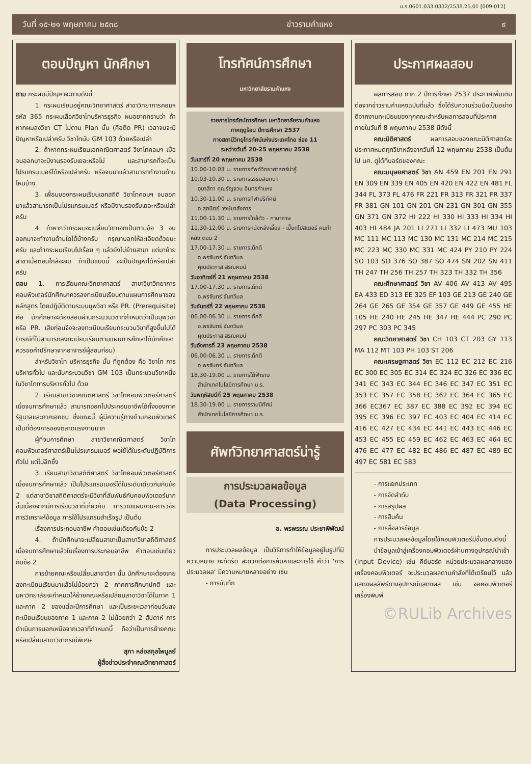ม.ร.0601.033.0332/2538.25.01 [009-012]
วันที่ ๑๕-๒๑ พฤษภาคม ๒๕๓๘ ข่าวรามคำแหง ๙
ตอบปัญหา นักศึกษา
ถาม กระผมมีปัญหาจะถามดังนี้
1. กระผมเรียนอยู่คณะวิทยาศาสตร์ สาขาวิทยาการคอมฯ รหัส 365 กระผมเลือกวิชาโทบริหารธุรกิจ ผมอยากทราบว่า ถ้าหากผมลงวิชา CT ไม่ตาม Plan นั้น (คือติด PR) เวลาจบจะมีปัญหาหรือเปล่าครับ วิชาโทนับ GM 103 ด้วยหรือเปล่า
2. ถ้าหากกระผมเรียนเอกคณิตศาสตร์ วิชาโทคอมฯ เมื่อจบออกมาจะมีงานรองรับเยอะหรือไม่ และสามารถที่จะเป็นโปรแกรมเมอร์ได้หรือเปล่าครับ หรือจบมาแล้วสามารถทำงานด้านไหนบ้าง
3. เพื่อนของกระผมเรียนเอกสถิติ วิชาโทคอมฯ จบออกมาแล้วสามารถเป็นโปรแกรมเมอร์ หรือมีงานรองรับเยอะหรือเปล่าครับ
4. ถ้าหากว่ากระผมจะเปลี่ยนวิชาเอกเป็นตามข้อ 3 จบออกมาจะทำงานด้านใดได้บ้างครับ กรุณาบอกให้ละเอียดด้วยนะครับ และถ้ากระผมเรียนไปเรื่อย ๆ แล้วยังไม่ย้ายสาขา แต่มาย้ายสาขาเมื่อตอนใกล้จะจบ ถ้าเป็นแบบนี้ จะเป็นปัญหาได้หรือเปล่าครับ
ตอบ 1. การเรียนคณะวิทยาศาสตร์ สาขาวิชาวิทยาการคอมพิวเตอร์นักศึกษาควรลงทะเบียนเรียนตามแผนการศึกษาของหลักสูตร โดยปฏิบัติตามระบบบุพวิชา หรือ PR. (Prerequisite) คือ นักศึกษาจะต้องสอบผ่านกระบวนวิชาที่กำหนดว่าเป็นบุพวิชา หรือ PR. เสียก่อนจึงจะลงทะเบียนเรียนกระบวนวิชาที่สูงขึ้นไปได้ (กรณีที่ไม่สามารถลงทะเบียนเรียนตามแผนการศึกษาได้นักศึกษาควรขอคำปรึกษาจากอาจารย์ผู้สอนก่อน)
สำหรับวิชาโท บริหารธุรกิจ นั้น ที่ถูกต้อง คือ วิชาโท การบริหารทั่วไป และนับกระบวนวิชา GM 103 เป็นกระบวนวิชาหนึ่งในวิชาโทการบริหารทั่วไป ด้วย
2. เรียนสาขาวิชาคณิตศาสตร์ วิชาโทคอมพิวเตอร์ศาสตร์เมื่อจบการศึกษาแล้ว สามารถออกไปประกอบอาชีพได้ทั้งของภาครัฐบาลและภาคเอกชน ซึ่งขณะนี้ ผู้มีความรู้ทางด้านคอมพิวเตอร์เป็นที่ต้องการของตลาดแรงงานมาก
ผู้ที่จบการศึกษา สาขาวิชาคณิตศาสตร์ วิชาโท คอมพิวเตอร์ศาสตร์เป็นโปรแกรมเมอร์ พอใช้ได้ในระดับปฏิบัติการทั่วไป แต่ไม่ลึกซึ้ง
3. เรียนสาขาวิชาสถิติศาสตร์ วิชาโทคอมพิวเตอร์ศาสตร์เมื่อจบการศึกษาแล้ว เป็นโปรแกรมเมอร์ได้ในระดับเดียวกันกับข้อ 2 แต่สาขาวิชาสถิติศาสตร์จะมีวิชาที่สัมพันธ์กับคอมพิวเตอร์มากขึ้นเนื่องจากมีการเรียนวิชาที่เกี่ยวกับ การวางแผนงาน-การวิจัย การวิเคราะห์ข้อมูล การใช้โปรแกรมสำเร็จรูป เป็นต้น
เรื่องการประกอบอาชีพ คำตอบเช่นเดียวกับข้อ 2
4. ถ้านักศึกษาจะเปลี่ยนสาขาเป็นสาขาวิชาสถิติศาสตร์เมื่อจบการศึกษาแล้วในเรื่องการประกอบอาชีพ คำตอบเช่นเดียวกับข้อ 2
การย้ายคณะหรือเปลี่ยนสาขาวิชา นั้น นักศึกษาจะต้องเคยลงทะเบียนเรียนมาแล้วไม่น้อยกว่า 2 ภาคการศึกษาปกติ และมหาวิทยาลัยจะกำหนดให้ย้ายคณะหรือเปลี่ยนสาขาวิชาได้ในภาค 1 และภาค 2 ของแต่ละปีการศึกษา และเป็นระยะเวลาก่อนวันลงทะเบียนเรียนของภาค 1 และภาค 2 ไม่น้อยกว่า 2 สัปดาห์ การดำเนินการนอกเหนือจากเวลาที่กำหนดนี้ ถือว่าเป็นการย้ายคณะหรือเปลี่ยนสาขาวิชากรณีพิเศษ
สุภา หล่อสกุลไพบูลย์
ผู้สื่อข่าวประจำคณะวิทยาศาสตร์
โทรทัศน์การศึกษา
มหาวิทยาลัยรามคำแหง
รายการโทรทัศน์การศึกษา มหาวิทยาลัยรามคำแหง
ภาคฤดูร้อน ปีการศึกษา 2537
ทางสถานีวิทยุโทรทัศน์แห่งประเทศไทย ช่อง 11
ระหว่างวันที่ 20-25 พฤษภาคม 2538
วันเสาร์ที่ 20 พฤษภาคม 2538
10.00-10.03 น. รายการศัพท์วิทยาศาสตร์น่ารู้
10.03-10.30 น. รายการธรรมสนทนา
อุบาสิกา คุณรัญจวน อินทรกำแหง
10.30-11.00 น. รายการกีฬาปริทัศน์
อ.สุภนิตย์ วงษ์มาลังการ
11.00-11.30 น. รายการใกล้ตัว - กามาภาษ
11.30-12.00 น. รายการหนังหลังเลี้ยง - เปี๊ยกโปสเตอร์ คนทำหนัง ตอน 2
17.00-17.30 น. รายการเด็กดี
อ.พรจันทร์ จันทวิมล
คุณประภาส สรณคมน์
วันอาทิตย์ที่ 21 พฤษภาคม 2538
17.00-17.30 น. รายการเด็กดี
อ.พรจันทร์ จันทวิมล
วันจันทร์ที่ 22 พฤษภาคม 2538
06.00-06.30 น. รายการเด็กดี
อ.พรจันทร์ จันทวิมล
คุณประภาส สรณคมน์
วันอังคารที่ 23 พฤษภาคม 2538
06.00-06.30 น. รายการเด็กดี
อ.พรจันทร์ จันทวิมล
18.30-19.00 น. รายการใต้ฟ้าราม
สำนักเทคโนโลยีการศึกษา ม.ร.
วันพฤหัสบดีที่ 25 พฤษภาคม 2538
18.30-19.00 น. รายการรามนิทัศน์
สำนักเทคโนโลยีการศึกษา ม.ร.
ศัพท์วิทยาศาสตร์น่ารู้
การประมวลผลข้อมูล
(Data Processing)
อ. พรพรรณ ประชาพิพัฒน์
การประมวลผลข้อมูล เป็นวิธีการทำให้ข้อมูลอยู่ในรูปที่มีความหมาย กะทัดรัด สะดวกต่อการค้นหาและการใช้ คำว่า 'การประมวลผล' มีความหมายหลายอย่าง เช่น
- การบันทึก
ประกาศผลสอบ
ผลการสอบ ภาค 2 ปีการศึกษา 2537 ประกาศเพิ่มเติมต่อจากข่าวรามคำแหงฉบับที่แล้ว ซึ่งได้รับความร่วมมือเป็นอย่างดีจากงานทะเบียนของทุกคณะสำหรับผลการสอบที่ประกาศภายในวันที่ 8 พฤษภาคม 2538 มีดังนี้
คณะนิติศาสตร์ ผลการสอบของคณะนิติศาสตร์จะประกาศหมดทุกวิชาหลังจากวันที่ 12 พฤษภาคม 2538 เป็นต้นไป นศ. ดูได้ที่บอร์ดของคณะ
คณะมนุษยศาสตร์ วิชา AN 459 EN 201 EN 291 EN 309 EN 339 EN 405 EN 420 EN 422 EN 481 FL 344 FL 373 FL 476 FR 221 FR 313 FR 321 FR 337 FR 381 GN 101 GN 201 GN 231 GN 301 GN 355 GN 371 GN 372 HI 222 HI 330 HI 333 HI 334 HI 403 HI 484 JA 201 LI 271 LI 332 LI 473 MU 103 MC 111 MC 113 MC 130 MC 131 MC 214 MC 215 MC 223 MC 330 MC 331 MC 424 PY 210 PY 224 SO 103 SO 376 SO 387 SO 474 SN 202 SN 411 TH 247 TH 256 TH 257 TH 323 TH 332 TH 356
คณะศึกษาศาสตร์ วิชา AV 406 AV 413 AV 495 EA 433 ED 313 EE 325 EF 103 GE 213 GE 240 GE 264 GE 265 GE 354 GE 357 GE 449 GE 455 HE 105 HE 240 HE 245 HE 347 HE 444 PC 290 PC 297 PC 303 PC 345
คณะวิทยาศาสตร์ วิชา CH 103 CT 203 GY 113 MA 112 MT 103 PH 103 ST 206
คณะเศรษฐศาสตร์ วิชา EC 112 EC 212 EC 216 EC 300 EC 305 EC 314 EC 324 EC 326 EC 336 EC 341 EC 343 EC 344 EC 346 EC 347 EC 351 EC 353 EC 357 EC 358 EC 362 EC 364 EC 365 EC 366 EC367 EC 387 EC 388 EC 392 EC 394 EC 395 EC 396 EC 397 EC 403 EC 404 EC 414 EC 416 EC 427 EC 434 EC 441 EC 443 EC 446 EC 453 EC 455 EC 459 EC 462 EC 463 EC 464 EC 476 EC 477 EC 482 EC 486 EC 487 EC 489 EC 497 EC 581 EC 583
- การแยกประเภท
- การจัดลำดับ
- การสรุปผล
- การสืบค้น
- การสื่อสารข้อมูล
การประมวลผลข้อมูลโดยใช้คอมพิวเตอร์มีขั้นตอนดังนี้
นำข้อมูลเข้าสู่เครื่องคอมพิวเตอร์ผ่านทางอุปกรณ์นำเข้า (Input Device) เช่น คีย์บอร์ด หน่วยประมวลผลกลางของเครื่องคอมพิวเตอร์ จะประมวลผลตามคำสั่งที่ได้เตรียมไว้ แล้วแสดงผลลัพธ์ทางอุปกรณ์แสดงผล เช่น จอคอมพิวเตอร์ เครื่องพิมพ์
©RULib Archives